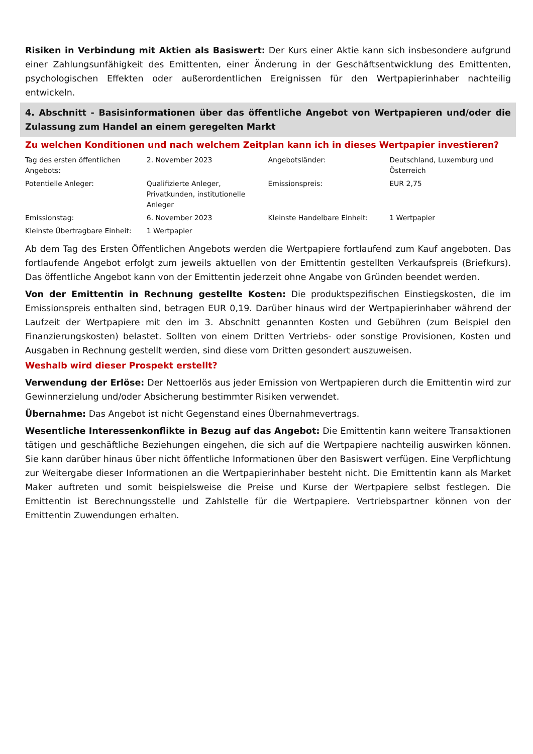Risiken in Verbindung mit Aktien als Basiswert: Der Kurs einer Aktie kann sich insbesondere aufgrund einer Zahlungsunfähigkeit des Emittenten, einer Änderung in der Geschäftsentwicklung des Emittenten, psychologischen Effekten oder außerordentlichen Ereignissen für den Wertpapierinhaber nachteilig entwickeln.
4. Abschnitt - Basisinformationen über das öffentliche Angebot von Wertpapieren und/oder die Zulassung zum Handel an einem geregelten Markt
Zu welchen Konditionen und nach welchem Zeitplan kann ich in dieses Wertpapier investieren?
| Tag des ersten öffentlichen Angebots: | 2. November 2023 | Angebotsländer: | Deutschland, Luxemburg und Österreich |
| Potentielle Anleger: | Qualifizierte Anleger, Privatkunden, institutionelle Anleger | Emissionspreis: | EUR 2,75 |
| Emissionstag: | 6. November 2023 | Kleinste Handelbare Einheit: | 1 Wertpapier |
| Kleinste Übertragbare Einheit: | 1 Wertpapier | | |
Ab dem Tag des Ersten Öffentlichen Angebots werden die Wertpapiere fortlaufend zum Kauf angeboten. Das fortlaufende Angebot erfolgt zum jeweils aktuellen von der Emittentin gestellten Verkaufspreis (Briefkurs). Das öffentliche Angebot kann von der Emittentin jederzeit ohne Angabe von Gründen beendet werden.
Von der Emittentin in Rechnung gestellte Kosten: Die produktspezifischen Einstiegskosten, die im Emissionspreis enthalten sind, betragen EUR 0,19. Darüber hinaus wird der Wertpapierinhaber während der Laufzeit der Wertpapiere mit den im 3. Abschnitt genannten Kosten und Gebühren (zum Beispiel den Finanzierungskosten) belastet. Sollten von einem Dritten Vertriebs- oder sonstige Provisionen, Kosten und Ausgaben in Rechnung gestellt werden, sind diese vom Dritten gesondert auszuweisen.
Weshalb wird dieser Prospekt erstellt?
Verwendung der Erlöse: Der Nettoerlös aus jeder Emission von Wertpapieren durch die Emittentin wird zur Gewinnerzielung und/oder Absicherung bestimmter Risiken verwendet.
Übernahme: Das Angebot ist nicht Gegenstand eines Übernahmevertrags.
Wesentliche Interessenkonflikte in Bezug auf das Angebot: Die Emittentin kann weitere Transaktionen tätigen und geschäftliche Beziehungen eingehen, die sich auf die Wertpapiere nachteilig auswirken können. Sie kann darüber hinaus über nicht öffentliche Informationen über den Basiswert verfügen. Eine Verpflichtung zur Weitergabe dieser Informationen an die Wertpapierinhaber besteht nicht. Die Emittentin kann als Market Maker auftreten und somit beispielsweise die Preise und Kurse der Wertpapiere selbst festlegen. Die Emittentin ist Berechnungsstelle und Zahlstelle für die Wertpapiere. Vertriebspartner können von der Emittentin Zuwendungen erhalten.